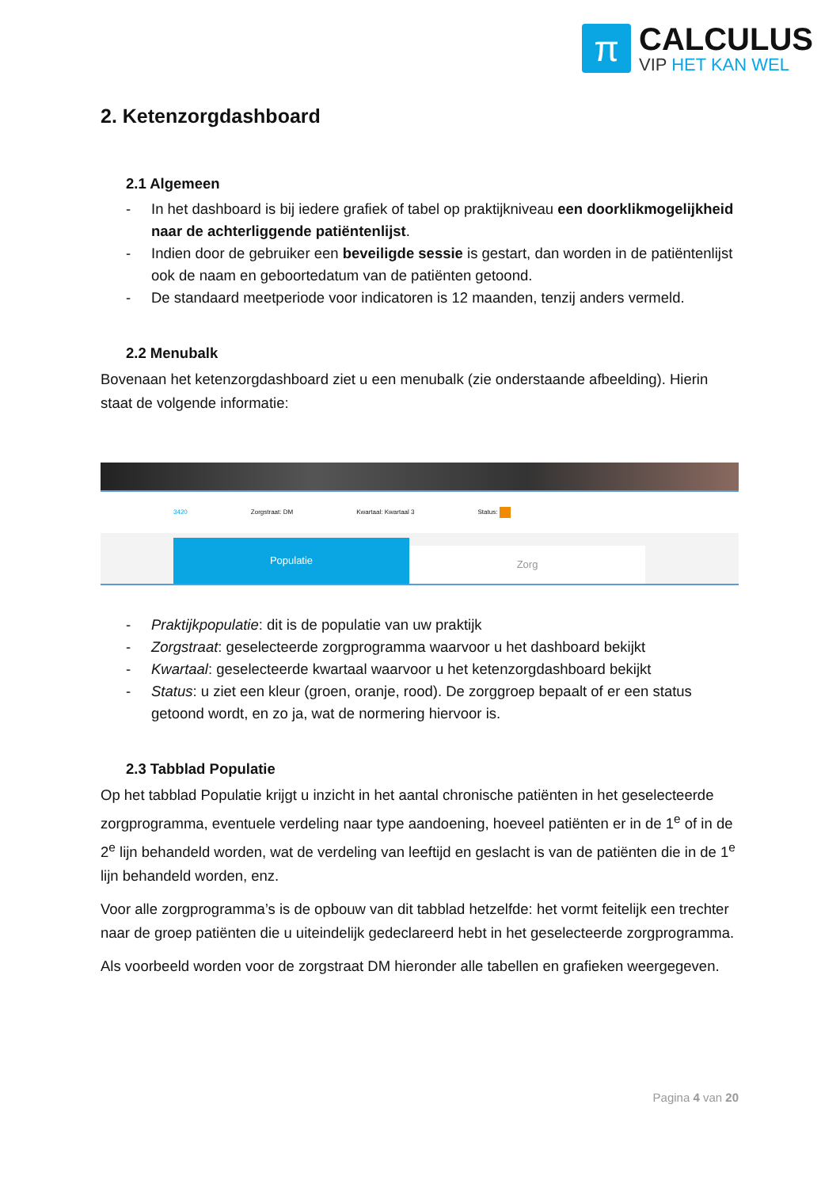π
CALCULUS
VIP HET KAN WEL
2. Ketenzorgdashboard
2.1 Algemeen
- In het dashboard is bij iedere grafiek of tabel op praktijkniveau een doorklikmogelijkheid naar de achterliggende patiëntenlijst.
- Indien door de gebruiker een beveiligde sessie is gestart, dan worden in de patiëntenlijst ook de naam en geboortedatum van de patiënten getoond.
- De standaard meetperiode voor indicatoren is 12 maanden, tenzij anders vermeld.
2.2 Menubalk
Bovenaan het ketenzorgdashboard ziet u een menubalk (zie onderstaande afbeelding). Hierin staat de volgende informatie:
3420 Zorgstraat: DM Kwartaal: Kwartaal 3 Status:
Populatie
Zorg
- Praktijkpopulatie: dit is de populatie van uw praktijk
- Zorgstraat: geselecteerde zorgprogramma waarvoor u het dashboard bekijkt
- Kwartaal: geselecteerde kwartaal waarvoor u het ketenzorgdashboard bekijkt
- Status: u ziet een kleur (groen, oranje, rood). De zorggroep bepaalt of er een status getoond wordt, en zo ja, wat de normering hiervoor is.
2.3 Tabblad Populatie
Op het tabblad Populatie krijgt u inzicht in het aantal chronische patiënten in het geselecteerde zorgprogramma, eventuele verdeling naar type aandoening, hoeveel patiënten er in de 1<sup>e</sup> of in de 2<sup>e</sup> lijn behandeld worden, wat de verdeling van leeftijd en geslacht is van de patiënten die in de 1<sup>e</sup> lijn behandeld worden, enz.
Voor alle zorgprogramma’s is de opbouw van dit tabblad hetzelfde: het vormt feitelijk een trechter naar de groep patiënten die u uiteindelijk gedeclareerd hebt in het geselecteerde zorgprogramma.
Als voorbeeld worden voor de zorgstraat DM hieronder alle tabellen en grafieken weergegeven.
Pagina 4 van 20